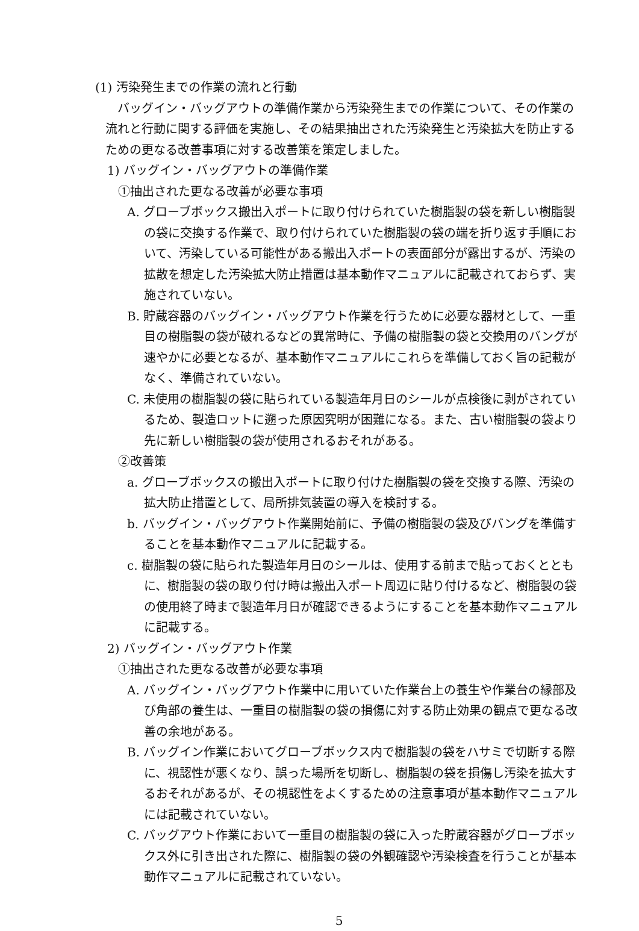(1) 汚染発生までの作業の流れと行動
バッグイン・バッグアウトの準備作業から汚染発生までの作業について、その作業の流れと行動に関する評価を実施し、その結果抽出された汚染発生と汚染拡大を防止するための更なる改善事項に対する改善策を策定しました。
1) バッグイン・バッグアウトの準備作業
①抽出された更なる改善が必要な事項
A. グローブボックス搬出入ポートに取り付けられていた樹脂製の袋を新しい樹脂製の袋に交換する作業で、取り付けられていた樹脂製の袋の端を折り返す手順において、汚染している可能性がある搬出入ポートの表面部分が露出するが、汚染の拡散を想定した汚染拡大防止措置は基本動作マニュアルに記載されておらず、実施されていない。
B. 貯蔵容器のバッグイン・バッグアウト作業を行うために必要な器材として、一重目の樹脂製の袋が破れるなどの異常時に、予備の樹脂製の袋と交換用のバングが速やかに必要となるが、基本動作マニュアルにこれらを準備しておく旨の記載がなく、準備されていない。
C. 未使用の樹脂製の袋に貼られている製造年月日のシールが点検後に剥がされているため、製造ロットに遡った原因究明が困難になる。また、古い樹脂製の袋より先に新しい樹脂製の袋が使用されるおそれがある。
②改善策
a. グローブボックスの搬出入ポートに取り付けた樹脂製の袋を交換する際、汚染の拡大防止措置として、局所排気装置の導入を検討する。
b. バッグイン・バッグアウト作業開始前に、予備の樹脂製の袋及びバングを準備することを基本動作マニュアルに記載する。
c. 樹脂製の袋に貼られた製造年月日のシールは、使用する前まで貼っておくとともに、樹脂製の袋の取り付け時は搬出入ポート周辺に貼り付けるなど、樹脂製の袋の使用終了時まで製造年月日が確認できるようにすることを基本動作マニュアルに記載する。
2) バッグイン・バッグアウト作業
①抽出された更なる改善が必要な事項
A. バッグイン・バッグアウト作業中に用いていた作業台上の養生や作業台の縁部及び角部の養生は、一重目の樹脂製の袋の損傷に対する防止効果の観点で更なる改善の余地がある。
B. バッグイン作業においてグローブボックス内で樹脂製の袋をハサミで切断する際に、視認性が悪くなり、誤った場所を切断し、樹脂製の袋を損傷し汚染を拡大するおそれがあるが、その視認性をよくするための注意事項が基本動作マニュアルには記載されていない。
C. バッグアウト作業において一重目の樹脂製の袋に入った貯蔵容器がグローブボックス外に引き出された際に、樹脂製の袋の外観確認や汚染検査を行うことが基本動作マニュアルに記載されていない。
5